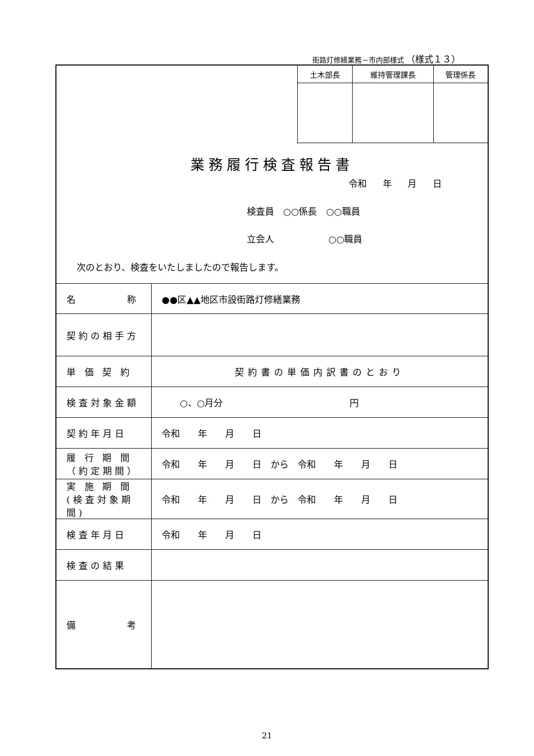街路灯修繕業務－市内部様式 （様式１３）
| 土木部長 | 維持管理課長 | 管理係長 |
業務履行検査報告書
令和 年 月 日
検査員　○○係長　○○職員
立会人　　　　　　○○職員
次のとおり、検査をいたしましたので報告します。
| 名 称 | ●●区▲▲地区市設街路灯修繕業務 |
| 契約の相手方 | |
| 単 価 契 約 | 契約書の単価内訳書のとおり |
| 検査対象金額 | ○、○月分 円 |
| 契約年月日 | 令和 年 月 日 |
| 履 行 期 間 （約定期間） | 令和 年 月 日 から 令和 年 月 日 |
| 実 施 期 間 (検査対象期間) | 令和 年 月 日 から 令和 年 月 日 |
| 検査年月日 | 令和 年 月 日 |
| 検査の結果 | |
| 備 考 | |
21